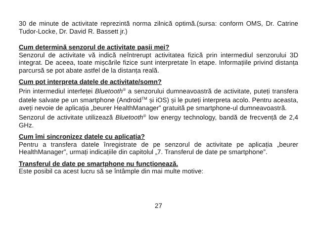30 de minute de activitate reprezintă norma zilnică optimă.(sursa: conform OMS, Dr. Catrine Tudor-Locke, Dr. David R. Bassett jr.)
Cum determină senzorul de activitate pașii mei?
Senzorul de activitate vă indică neîntrerupt activitatea fizică prin intermediul senzorului 3D integrat. De aceea, toate mișcările fizice sunt interpretate în etape. Informațiile privind distanța parcursă se pot abate astfel de la distanța reală.
Cum pot interpreta datele de activitate/somn?
Prin intermediul interfeței Bluetooth<sup>®</sup> a senzorului dumneavoastră de activitate, puteți transfera datele salvate pe un smartphone (Android<sup>TM</sup> și iOS) și le puteți interpreta acolo. Pentru aceasta, aveți nevoie de aplicația „beurer HealthManager” gratuită pe smartphone-ul dumneavoastră.
Senzorul de activitate utilizează Bluetooth<sup>®</sup> low energy technology, bandă de frecvență de 2,4 GHz.
Cum îmi sincronizez datele cu aplicația?
Pentru a transfera datele înregistrate de pe senzorul de activitate pe aplicația „beurer HealthManager”, urmați indicațiile din capitolul „7. Transferul de date pe smartphone”.
Transferul de date pe smartphone nu funcționează.
Este posibil ca acest lucru să se întâmple din mai multe motive:
27